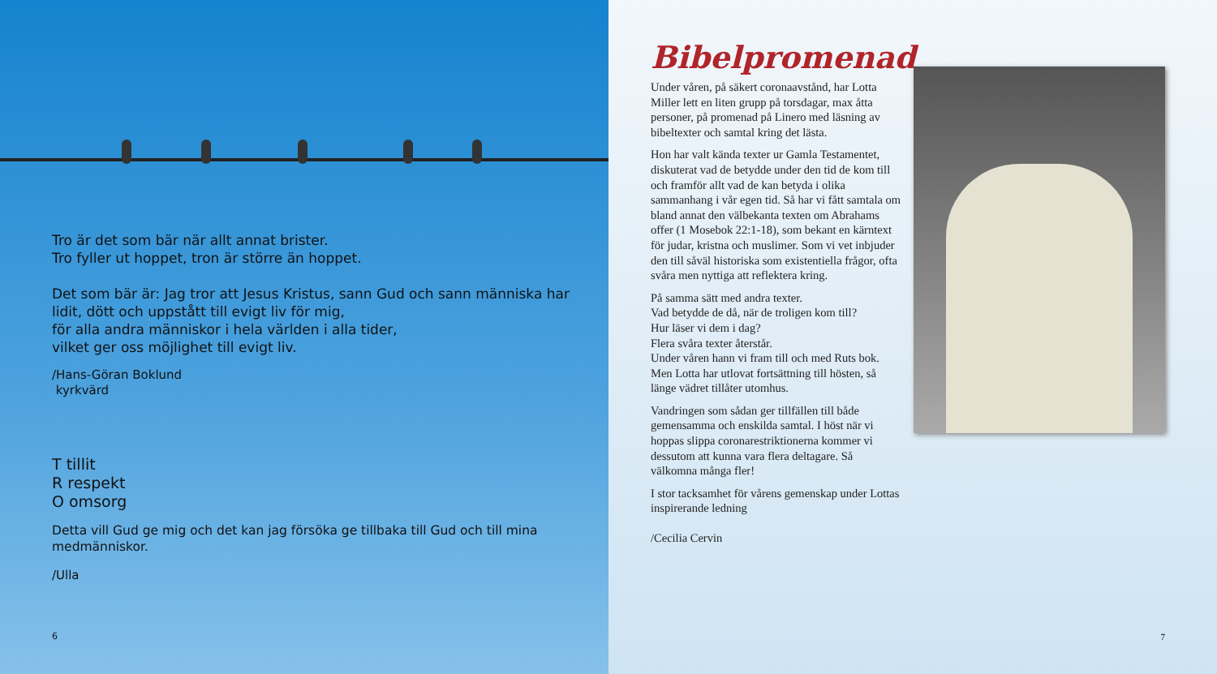Tro är det som bär när allt annat brister.
Tro fyller ut hoppet, tron är större än hoppet.
Det som bär är: Jag tror att Jesus Kristus, sann Gud och sann människa har lidit, dött och uppstått till evigt liv för mig,
för alla andra människor i hela världen i alla tider,
vilket ger oss möjlighet till evigt liv.
/Hans-Göran Boklund
kyrkvärd
T tillit
R respekt
O omsorg
Detta vill Gud ge mig och det kan jag försöka ge tillbaka till Gud och till mina medmänniskor.
/Ulla
6
Bibelpromenad
Under våren, på säkert coronaavstånd, har Lotta Miller lett en liten grupp på torsdagar, max åtta personer, på promenad på Linero med läsning av bibeltexter och samtal kring det lästa.
Hon har valt kända texter ur Gamla Testamentet, diskuterat vad de betydde under den tid de kom till och framför allt vad de kan betyda i olika sammanhang i vår egen tid. Så har vi fått samtala om bland annat den välbekanta texten om Abrahams offer (1 Mosebok 22:1-18), som bekant en kärntext för judar, kristna och muslimer. Som vi vet inbjuder den till såväl historiska som existentiella frågor, ofta svåra men nyttiga att reflektera kring.
På samma sätt med andra texter.
Vad betydde de då, när de troligen kom till?
Hur läser vi dem i dag?
Flera svåra texter återstår.
Under våren hann vi fram till och med Ruts bok. Men Lotta har utlovat fortsättning till hösten, så länge vädret tillåter utomhus.
Vandringen som sådan ger tillfällen till både gemensamma och enskilda samtal. I höst när vi hoppas slippa coronarestriktionerna kommer vi dessutom att kunna vara flera deltagare. Så välkomna många fler!
I stor tacksamhet för vårens gemenskap under Lottas inspirerande ledning
/Cecilia Cervin
7